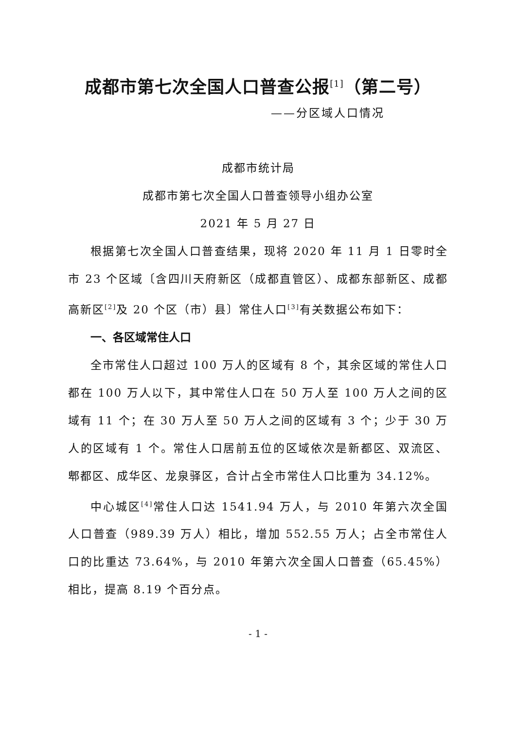成都市第七次全国人口普查公报<sup>[1]</sup>（第二号）
——分区域人口情况
成都市统计局
成都市第七次全国人口普查领导小组办公室
2021 年 5 月 27 日
根据第七次全国人口普查结果，现将 2020 年 11 月 1 日零时全市 23 个区域〔含四川天府新区（成都直管区）、成都东部新区、成都高新区<sup>[2]</sup>及 20 个区（市）县〕常住人口<sup>[3]</sup>有关数据公布如下：
一、各区域常住人口
全市常住人口超过 100 万人的区域有 8 个，其余区域的常住人口都在 100 万人以下，其中常住人口在 50 万人至 100 万人之间的区域有 11 个；在 30 万人至 50 万人之间的区域有 3 个；少于 30 万人的区域有 1 个。常住人口居前五位的区域依次是新都区、双流区、郫都区、成华区、龙泉驿区，合计占全市常住人口比重为 34.12%。
中心城区<sup>[4]</sup>常住人口达 1541.94 万人，与 2010 年第六次全国人口普查（989.39 万人）相比，增加 552.55 万人；占全市常住人口的比重达 73.64%，与 2010 年第六次全国人口普查（65.45%）相比，提高 8.19 个百分点。
- 1 -